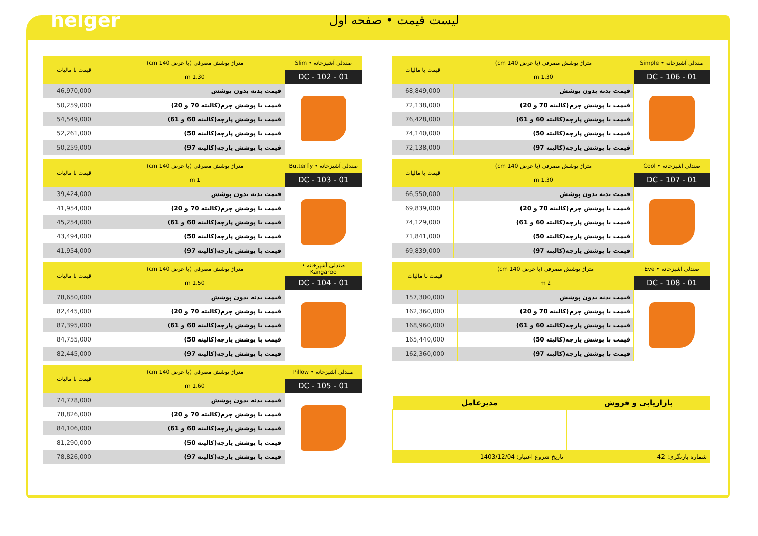helger
لیست قیمت • صفحه اول
| صندلی آشپزخانه • Slim | متراژ پوشش مصرفی (با عرض 140 cm) | قیمت با مالیات |
| --- | --- | --- |
| DC - 102 - 01 | 1.30 m | |
| | قیمت بدنه بدون پوشش | 46,970,000 |
| | قیمت با پوشش چرم(کالیته 70 و 20) | 50,259,000 |
| | قیمت با پوشش پارچه(کالیته 60 و 61) | 54,549,000 |
| | قیمت با پوشش پارچه(کالیته 50) | 52,261,000 |
| | قیمت با پوشش پارچه(کالیته 97) | 50,259,000 |
| صندلی آشپزخانه • Butterfly | متراژ پوشش مصرفی (با عرض 140 cm) | قیمت با مالیات |
| --- | --- | --- |
| DC - 103 - 01 | 1 m | |
| | قیمت بدنه بدون پوشش | 39,424,000 |
| | قیمت با پوشش چرم(کالیته 70 و 20) | 41,954,000 |
| | قیمت با پوشش پارچه(کالیته 60 و 61) | 45,254,000 |
| | قیمت با پوشش پارچه(کالیته 50) | 43,494,000 |
| | قیمت با پوشش پارچه(کالیته 97) | 41,954,000 |
| صندلی آشپزخانه • Kangaroo | متراژ پوشش مصرفی (با عرض 140 cm) | قیمت با مالیات |
| --- | --- | --- |
| DC - 104 - 01 | 1.50 m | |
| | قیمت بدنه بدون پوشش | 78,650,000 |
| | قیمت با پوشش چرم(کالیته 70 و 20) | 82,445,000 |
| | قیمت با پوشش پارچه(کالیته 60 و 61) | 87,395,000 |
| | قیمت با پوشش پارچه(کالیته 50) | 84,755,000 |
| | قیمت با پوشش پارچه(کالیته 97) | 82,445,000 |
| صندلی آشپزخانه • Pillow | متراژ پوشش مصرفی (با عرض 140 cm) | قیمت با مالیات |
| --- | --- | --- |
| DC - 105 - 01 | 1.60 m | |
| | قیمت بدنه بدون پوشش | 74,778,000 |
| | قیمت با پوشش چرم(کالیته 70 و 20) | 78,826,000 |
| | قیمت با پوشش پارچه(کالیته 60 و 61) | 84,106,000 |
| | قیمت با پوشش پارچه(کالیته 50) | 81,290,000 |
| | قیمت با پوشش پارچه(کالیته 97) | 78,826,000 |
| صندلی آشپزخانه • Simple | متراژ پوشش مصرفی (با عرض 140 cm) | قیمت با مالیات |
| --- | --- | --- |
| DC - 106 - 01 | 1.30 m | |
| | قیمت بدنه بدون پوشش | 68,849,000 |
| | قیمت با پوشش چرم(کالیته 70 و 20) | 72,138,000 |
| | قیمت با پوشش پارچه(کالیته 60 و 61) | 76,428,000 |
| | قیمت با پوشش پارچه(کالیته 50) | 74,140,000 |
| | قیمت با پوشش پارچه(کالیته 97) | 72,138,000 |
| صندلی آشپزخانه • Cool | متراژ پوشش مصرفی (با عرض 140 cm) | قیمت با مالیات |
| --- | --- | --- |
| DC - 107 - 01 | 1.30 m | |
| | قیمت بدنه بدون پوشش | 66,550,000 |
| | قیمت با پوشش چرم(کالیته 70 و 20) | 69,839,000 |
| | قیمت با پوشش پارچه(کالیته 60 و 61) | 74,129,000 |
| | قیمت با پوشش پارچه(کالیته 50) | 71,841,000 |
| | قیمت با پوشش پارچه(کالیته 97) | 69,839,000 |
| صندلی آشپزخانه • Eve | متراژ پوشش مصرفی (با عرض 140 cm) | قیمت با مالیات |
| --- | --- | --- |
| DC - 108 - 01 | 2 m | |
| | قیمت بدنه بدون پوشش | 157,300,000 |
| | قیمت با پوشش چرم(کالیته 70 و 20) | 162,360,000 |
| | قیمت با پوشش پارچه(کالیته 60 و 61) | 168,960,000 |
| | قیمت با پوشش پارچه(کالیته 50) | 165,440,000 |
| | قیمت با پوشش پارچه(کالیته 97) | 162,360,000 |
| بازاریابی و فروش | مدیرعامل |
| --- | --- |
| شماره بازنگری: 42 | تاریخ شروع اعتبار: 1403/12/04 |